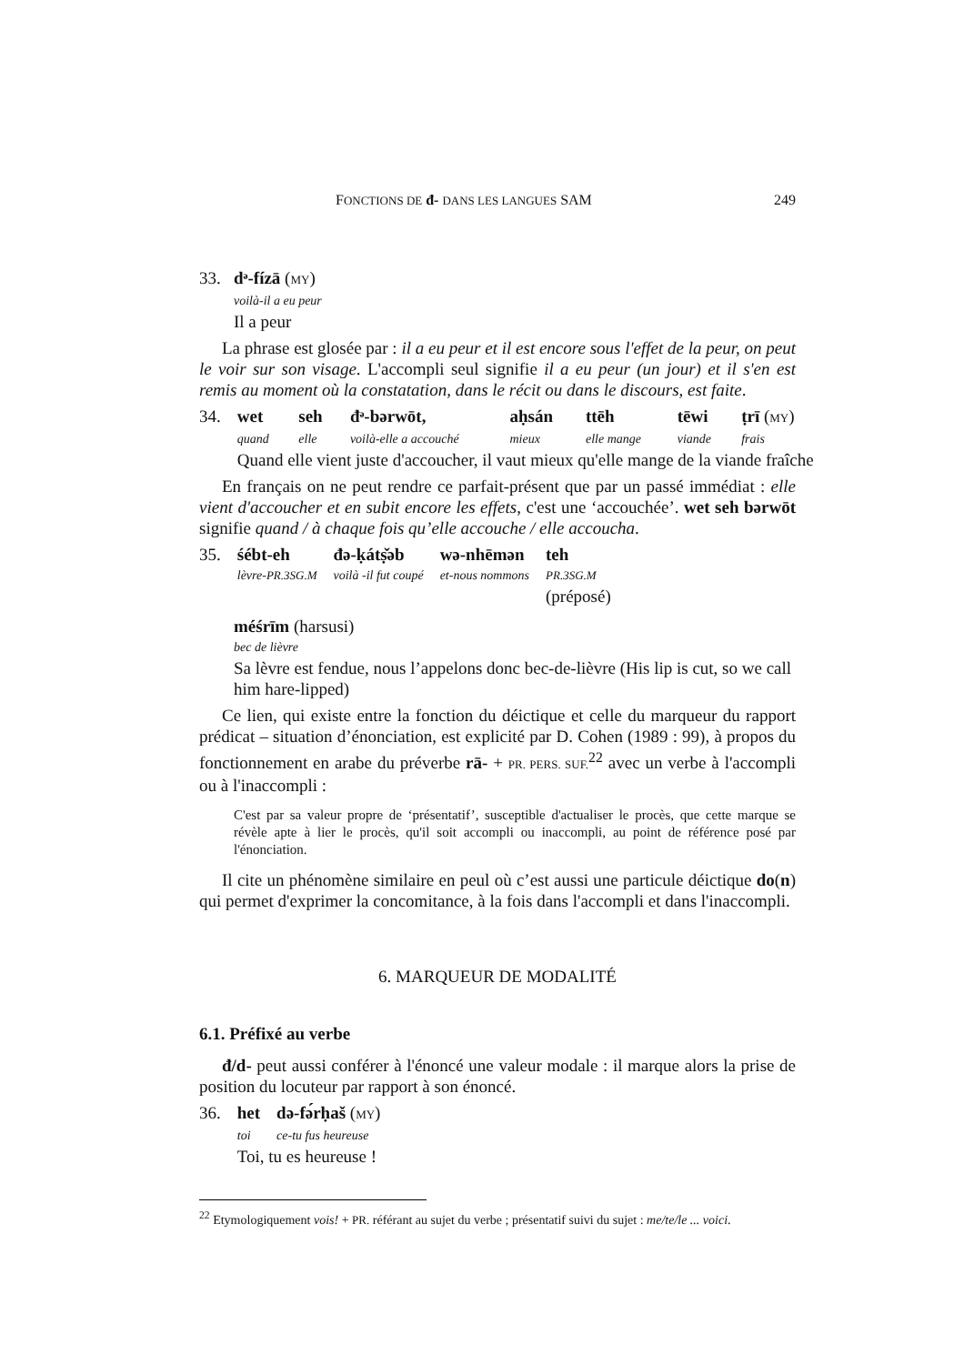FONCTIONS DE đ- DANS LES LANGUES SAM 249
33. dᵊ-fízā (MY)
voilà-il a eu peur
Il a peur
La phrase est glosée par : il a eu peur et il est encore sous l'effet de la peur, on peut le voir sur son visage. L'accompli seul signifie il a eu peur (un jour) et il s'en est remis au moment où la constatation, dans le récit ou dans le discours, est faite.
| 34. | wet | seh | đᵊ-bərwōt, | aḥsán | ttēh | tēwi | ṭrī ( MY ) |
| | quand | elle | voilà-elle a accouché | mieux | elle mange | viande | frais |
| | Quand elle vient juste d'accoucher, il vaut mieux qu'elle mange de la viande fraîche | | | | | | |
En français on ne peut rendre ce parfait-présent que par un passé immédiat : elle vient d'accoucher et en subit encore les effets, c'est une ‘accouchée’. wet seh bərwōt signifie quand / à chaque fois qu’elle accouche / elle accoucha.
| 35. | śébt-eh | đə-ḳátṣ̌əb | wə-nhēmən | teh |
| | lèvre- PR.3SG.M | voilà -il fut coupé | et-nous nommons | PR.3SG.M |
| | | | | (préposé) |
méśrīm (harsusi)
bec de lièvre
Sa lèvre est fendue, nous l’appelons donc bec-de-lièvre (His lip is cut, so we call him hare-lipped)
Ce lien, qui existe entre la fonction du déictique et celle du marqueur du rapport prédicat – situation d’énonciation, est explicité par D. Cohen (1989 : 99), à propos du fonctionnement en arabe du préverbe rā- + PR. PERS. SUF.<sup>22</sup> avec un verbe à l'accompli ou à l'inaccompli :
C'est par sa valeur propre de ‘présentatif’, susceptible d'actualiser le procès, que cette marque se révèle apte à lier le procès, qu'il soit accompli ou inaccompli, au point de référence posé par l'énonciation.
Il cite un phénomène similaire en peul où c’est aussi une particule déictique do(n) qui permet d'exprimer la concomitance, à la fois dans l'accompli et dans l'inaccompli.
6. MARQUEUR DE MODALITÉ
6.1. Préfixé au verbe
đ/d- peut aussi conférer à l'énoncé une valeur modale : il marque alors la prise de position du locuteur par rapport à son énoncé.
| 36. | het | də-fə́rḥaš ( MY ) |
| | toi | ce-tu fus heureuse |
| | Toi, tu es heureuse ! | |
<sup>22</sup> Etymologiquement vois! + PR. référant au sujet du verbe ; présentatif suivi du sujet : me/te/le ... voici.